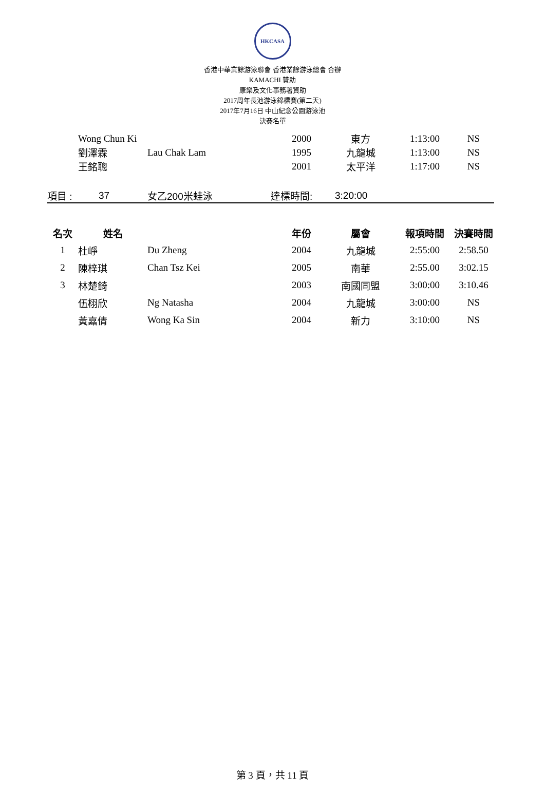HKCASA
香港中華業餘游泳聯會 香港業餘游泳總會 合辦
KAMACHI 贊助
康樂及文化事務署資助
2017周年長池游泳錦標賽(第二天)
2017年7月16日 中山紀念公園游泳池
決賽名單
| | Wong Chun Ki | | 2000 | 東方 | 1:13:00 | NS |
| | 劉澤霖 | Lau Chak Lam | 1995 | 九龍城 | 1:13:00 | NS |
| | 王銘聰 | | 2001 | 太平洋 | 1:17:00 | NS |
| 項目 : | 37 | 女乙200米蛙泳 | 達標時間: | 3:20:00 |
| 名次 | 姓名 | | 年份 | 屬會 | 報項時間 | 決賽時間 |
| --- | --- | --- | --- | --- | --- | --- |
| 1 | 杜崢 | Du Zheng | 2004 | 九龍城 | 2:55:00 | 2:58.50 |
| 2 | 陳梓琪 | Chan Tsz Kei | 2005 | 南華 | 2:55.00 | 3:02.15 |
| 3 | 林楚錡 | | 2003 | 南國同盟 | 3:00:00 | 3:10.46 |
| | 伍栩欣 | Ng Natasha | 2004 | 九龍城 | 3:00:00 | NS |
| | 黃嘉倩 | Wong Ka Sin | 2004 | 新力 | 3:10:00 | NS |
第 3 頁，共 11 頁